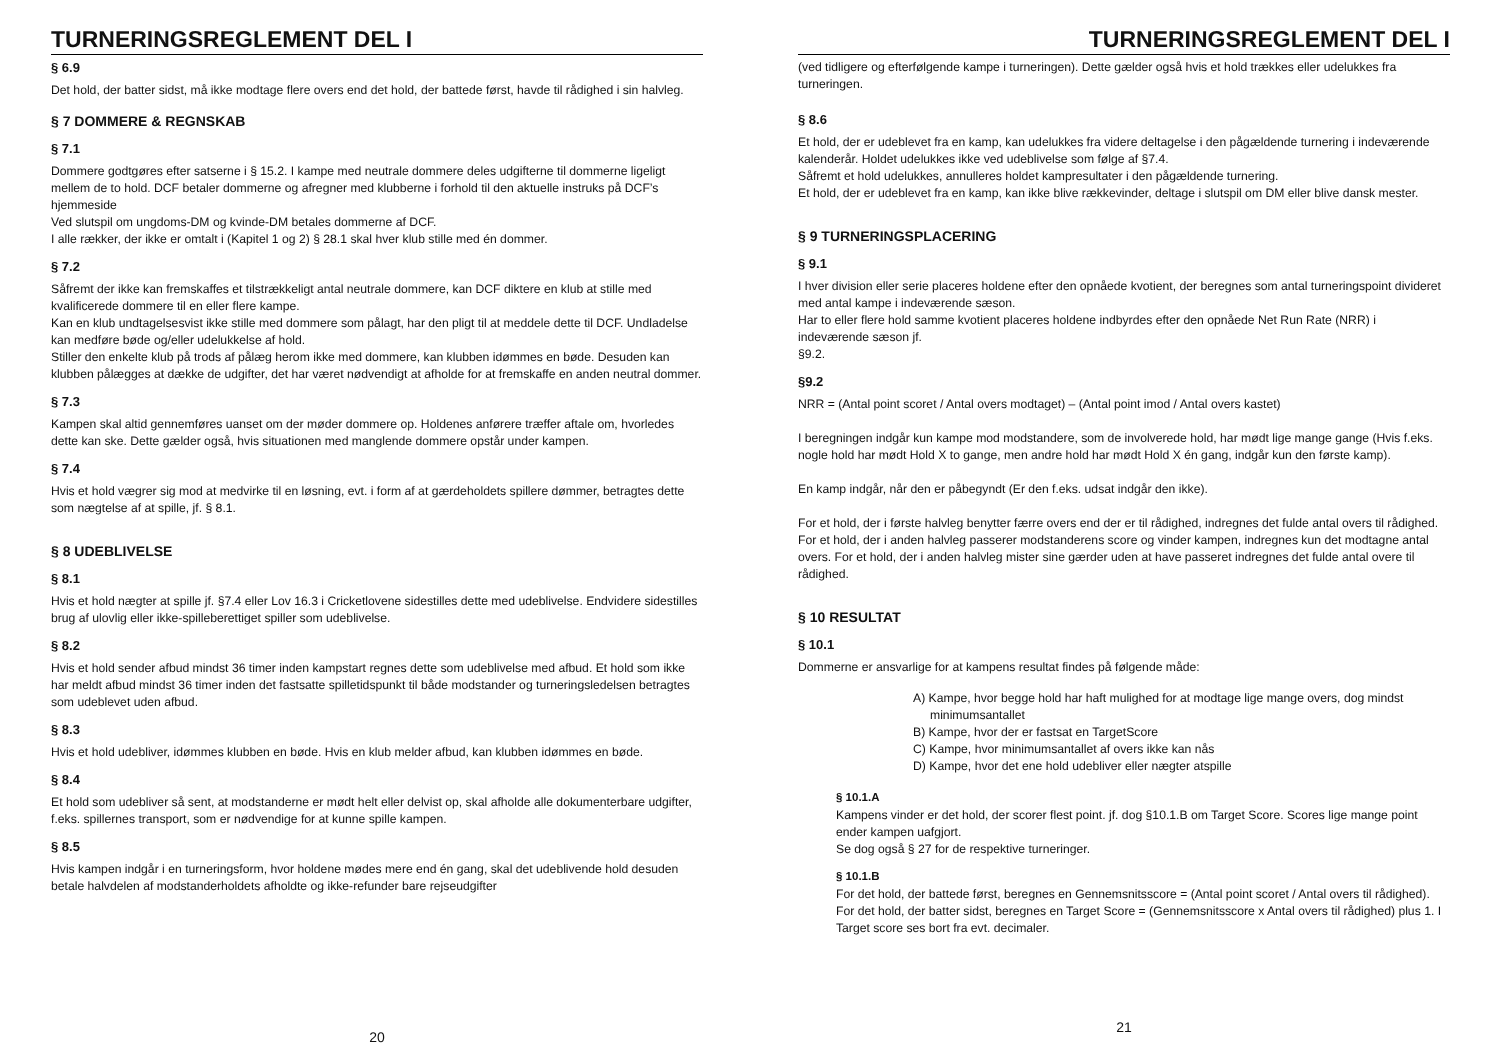TURNERINGSREGLEMENT DEL I
§ 6.9
Det hold, der batter sidst, må ikke modtage flere overs end det hold, der battede først, havde til rådighed i sin halvleg.
§ 7 DOMMERE & REGNSKAB
§ 7.1
Dommere godtgøres efter satserne i § 15.2. I kampe med neutrale dommere deles udgifterne til dommerne ligeligt mellem de to hold. DCF betaler dommerne og afregner med klubberne i forhold til den aktuelle instruks på DCF’s hjemmeside
Ved slutspil om ungdoms-DM og kvinde-DM betales dommerne af DCF.
I alle rækker, der ikke er omtalt i (Kapitel 1 og 2) § 28.1 skal hver klub stille med én dommer.
§ 7.2
Såfremt der ikke kan fremskaffes et tilstrækkeligt antal neutrale dommere, kan DCF diktere en klub at stille med kvalificerede dommere til en eller flere kampe.
Kan en klub undtagelsesvist ikke stille med dommere som pålagt, har den pligt til at meddele dette til DCF. Undladelse kan medføre bøde og/eller udelukkelse af hold.
Stiller den enkelte klub på trods af pålæg herom ikke med dommere, kan klubben idømmes en bøde. Desuden kan klubben pålægges at dække de udgifter, det har været nødvendigt at afholde for at fremskaffe en anden neutral dommer.
§ 7.3
Kampen skal altid gennemføres uanset om der møder dommere op. Holdenes anførere træffer aftale om, hvorledes dette kan ske. Dette gælder også, hvis situationen med manglende dommere opstår under kampen.
§ 7.4
Hvis et hold vægrer sig mod at medvirke til en løsning, evt. i form af at gærdeholdets spillere dømmer, betragtes dette som nægtelse af at spille, jf. § 8.1.
§ 8 UDEBLIVELSE
§ 8.1
Hvis et hold nægter at spille jf. §7.4 eller Lov 16.3 i Cricketlovene sidestilles dette med udeblivelse. Endvidere sidestilles brug af ulovlig eller ikke-spilleberettiget spiller som udeblivelse.
§ 8.2
Hvis et hold sender afbud mindst 36 timer inden kampstart regnes dette som udeblivelse med afbud. Et hold som ikke har meldt afbud mindst 36 timer inden det fastsatte spilletidspunkt til både modstander og turneringsledelsen betragtes som udeblevet uden afbud.
§ 8.3
Hvis et hold udebliver, idømmes klubben en bøde. Hvis en klub melder afbud, kan klubben idømmes en bøde.
§ 8.4
Et hold som udebliver så sent, at modstanderne er mødt helt eller delvist op, skal afholde alle dokumenterbare udgifter, f.eks. spillernes transport, som er nødvendige for at kunne spille kampen.
§ 8.5
Hvis kampen indgår i en turneringsform, hvor holdene mødes mere end én gang, skal det udeblivende hold desuden betale halvdelen af modstanderholdets afholdte og ikke-refunder bare rejseudgifter
20
TURNERINGSREGLEMENT DEL I
(ved tidligere og efterfølgende kampe i turneringen). Dette gælder også hvis et hold trækkes eller udelukkes fra turneringen.
§ 8.6
Et hold, der er udeblevet fra en kamp, kan udelukkes fra videre deltagelse i den pågældende turnering i indeværende kalenderår. Holdet udelukkes ikke ved udeblivelse som følge af §7.4.
Såfremt et hold udelukkes, annulleres holdet kampresultater i den pågældende turnering.
Et hold, der er udeblevet fra en kamp, kan ikke blive rækkevinder, deltage i slutspil om DM eller blive dansk mester.
§ 9 TURNERINGSPLACERING
§ 9.1
I hver division eller serie placeres holdene efter den opnåede kvotient, der beregnes som antal turneringspoint divideret med antal kampe i indeværende sæson.
Har to eller flere hold samme kvotient placeres holdene indbyrdes efter den opnåede Net Run Rate (NRR) i indeværende sæson jf.
§9.2.
§9.2
NRR = (Antal point scoret / Antal overs modtaget) – (Antal point imod / Antal overs kastet)
I beregningen indgår kun kampe mod modstandere, som de involverede hold, har mødt lige mange gange (Hvis f.eks. nogle hold har mødt Hold X to gange, men andre hold har mødt Hold X én gang, indgår kun den første kamp).
En kamp indgår, når den er påbegyndt (Er den f.eks. udsat indgår den ikke).
For et hold, der i første halvleg benytter færre overs end der er til rådighed, indregnes det fulde antal overs til rådighed.
For et hold, der i anden halvleg passerer modstanderens score og vinder kampen, indregnes kun det modtagne antal overs. For et hold, der i anden halvleg mister sine gærder uden at have passeret indregnes det fulde antal overe til rådighed.
§ 10 RESULTAT
§ 10.1
Dommerne er ansvarlige for at kampens resultat findes på følgende måde:
A) Kampe, hvor begge hold har haft mulighed for at modtage lige mange overs, dog mindst minimumsantallet
B) Kampe, hvor der er fastsat en TargetScore
C) Kampe, hvor minimumsantallet af overs ikke kan nås
D) Kampe, hvor det ene hold udebliver eller nægter atspille
§ 10.1.A
Kampens vinder er det hold, der scorer flest point. jf. dog §10.1.B om Target Score. Scores lige mange point ender kampen uafgjort.
Se dog også § 27 for de respektive turneringer.
§ 10.1.B
For det hold, der battede først, beregnes en Gennemsnitsscore = (Antal point scoret / Antal overs til rådighed).
For det hold, der batter sidst, beregnes en Target Score = (Gennemsnitsscore x Antal overs til rådighed) plus 1. I Target score ses bort fra evt. decimaler.
21